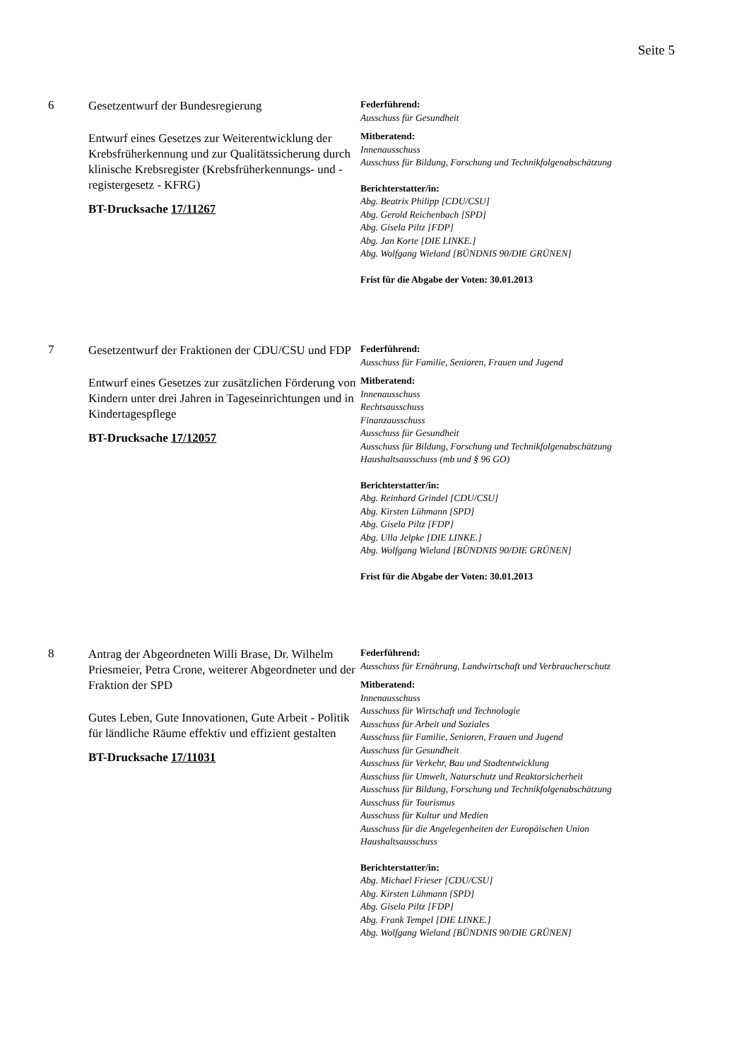Seite 5
6
Gesetzentwurf der Bundesregierung
Entwurf eines Gesetzes zur Weiterentwicklung der Krebsfrüherkennung und zur Qualitätssicherung durch klinische Krebsregister (Krebsfrüherkennungs- und -registergesetz - KFRG)
BT-Drucksache 17/11267
Federführend:
Ausschuss für Gesundheit
Mitberatend:
Innenausschuss
Ausschuss für Bildung, Forschung und Technikfolgenabschätzung
Berichterstatter/in:
Abg. Beatrix Philipp [CDU/CSU]
Abg. Gerold Reichenbach [SPD]
Abg. Gisela Piltz [FDP]
Abg. Jan Korte [DIE LINKE.]
Abg. Wolfgang Wieland [BÜNDNIS 90/DIE GRÜNEN]
Frist für die Abgabe der Voten: 30.01.2013
7
Gesetzentwurf der Fraktionen der CDU/CSU und FDP
Entwurf eines Gesetzes zur zusätzlichen Förderung von Kindern unter drei Jahren in Tageseinrichtungen und in Kindertagespflege
BT-Drucksache 17/12057
Federführend:
Ausschuss für Familie, Senioren, Frauen und Jugend
Mitberatend:
Innenausschuss
Rechtsausschuss
Finanzausschuss
Ausschuss für Gesundheit
Ausschuss für Bildung, Forschung und Technikfolgenabschätzung
Haushaltsausschuss (mb und § 96 GO)
Berichterstatter/in:
Abg. Reinhard Grindel [CDU/CSU]
Abg. Kirsten Lühmann [SPD]
Abg. Gisela Piltz [FDP]
Abg. Ulla Jelpke [DIE LINKE.]
Abg. Wolfgang Wieland [BÜNDNIS 90/DIE GRÜNEN]
Frist für die Abgabe der Voten: 30.01.2013
8
Antrag der Abgeordneten Willi Brase, Dr. Wilhelm Priesmeier, Petra Crone, weiterer Abgeordneter und der Fraktion der SPD
Gutes Leben, Gute Innovationen, Gute Arbeit - Politik für ländliche Räume effektiv und effizient gestalten
BT-Drucksache 17/11031
Federführend:
Ausschuss für Ernährung, Landwirtschaft und Verbraucherschutz
Mitberatend:
Innenausschuss
Ausschuss für Wirtschaft und Technologie
Ausschuss für Arbeit und Soziales
Ausschuss für Familie, Senioren, Frauen und Jugend
Ausschuss für Gesundheit
Ausschuss für Verkehr, Bau und Stadtentwicklung
Ausschuss für Umwelt, Naturschutz und Reaktorsicherheit
Ausschuss für Bildung, Forschung und Technikfolgenabschätzung
Ausschuss für Tourismus
Ausschuss für Kultur und Medien
Ausschuss für die Angelegenheiten der Europäischen Union
Haushaltsausschuss
Berichterstatter/in:
Abg. Michael Frieser [CDU/CSU]
Abg. Kirsten Lühmann [SPD]
Abg. Gisela Piltz [FDP]
Abg. Frank Tempel [DIE LINKE.]
Abg. Wolfgang Wieland [BÜNDNIS 90/DIE GRÜNEN]